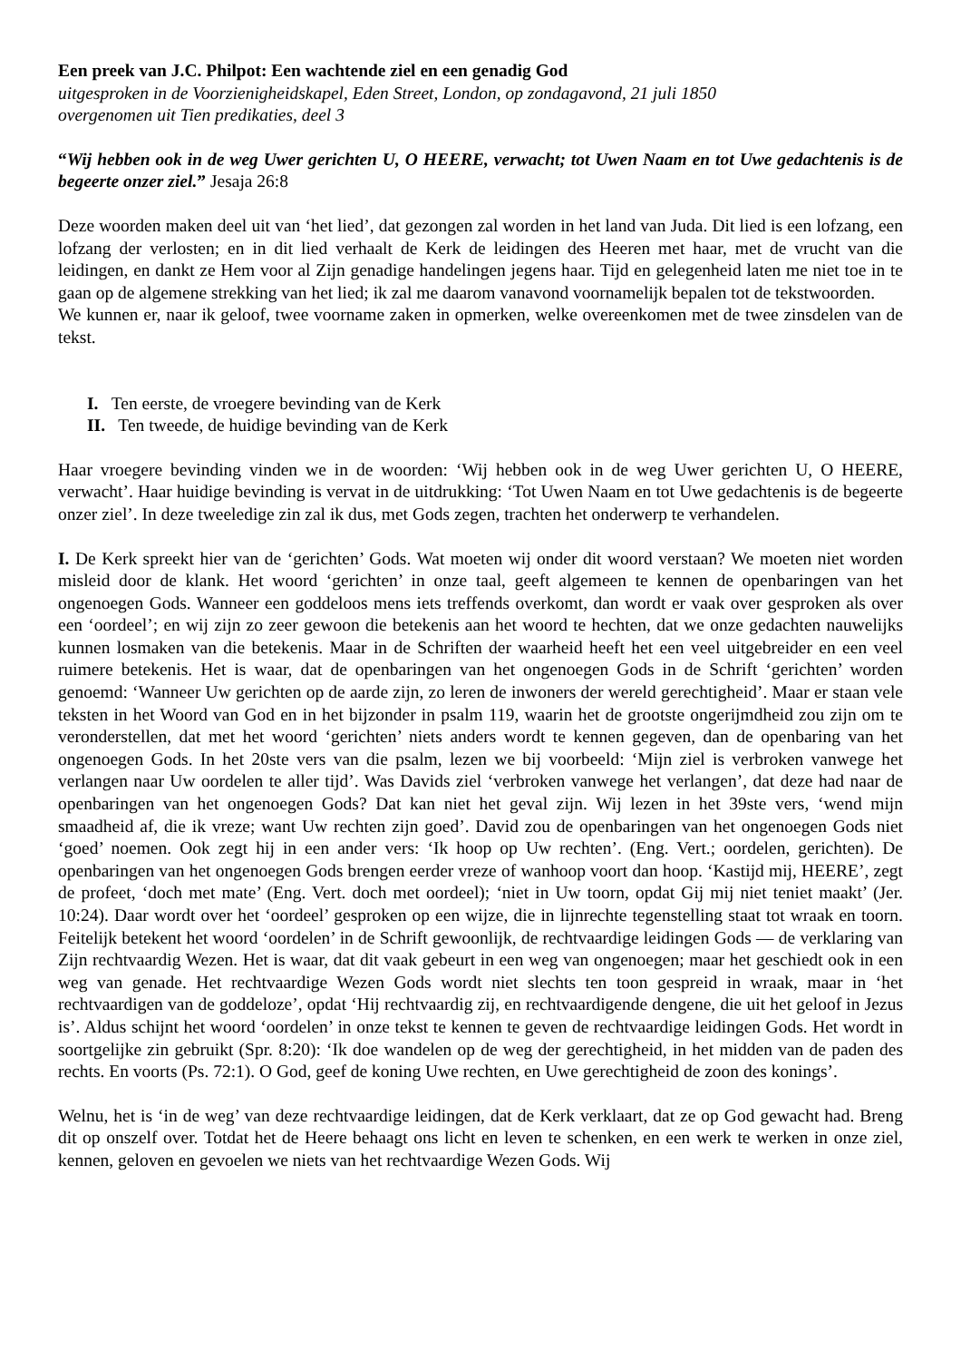Een preek van J.C. Philpot: Een wachtende ziel en een genadig God
uitgesproken in de Voorzienigheidskapel, Eden Street, London, op zondagavond, 21 juli 1850
overgenomen uit Tien predikaties, deel 3
“Wij hebben ook in de weg Uwer gerichten U, O HEERE, verwacht; tot Uwen Naam en tot Uwe gedachtenis is de begeerte onzer ziel.” Jesaja 26:8
Deze woorden maken deel uit van ‘het lied’, dat gezongen zal worden in het land van Juda. Dit lied is een lofzang, een lofzang der verlosten; en in dit lied verhaalt de Kerk de leidingen des Heeren met haar, met de vrucht van die leidingen, en dankt ze Hem voor al Zijn genadige handelingen jegens haar. Tijd en gelegenheid laten me niet toe in te gaan op de algemene strekking van het lied; ik zal me daarom vanavond voornamelijk bepalen tot de tekstwoorden.
We kunnen er, naar ik geloof, twee voorname zaken in opmerken, welke overeenkomen met de twee zinsdelen van de tekst.
I. Ten eerste, de vroegere bevinding van de Kerk
II. Ten tweede, de huidige bevinding van de Kerk
Haar vroegere bevinding vinden we in de woorden: ‘Wij hebben ook in de weg Uwer gerichten U, O HEERE, verwacht’. Haar huidige bevinding is vervat in de uitdrukking: ‘Tot Uwen Naam en tot Uwe gedachtenis is de begeerte onzer ziel’. In deze tweeledige zin zal ik dus, met Gods zegen, trachten het onderwerp te verhandelen.
I. De Kerk spreekt hier van de ‘gerichten’ Gods. Wat moeten wij onder dit woord verstaan? We moeten niet worden misleid door de klank. Het woord ‘gerichten’ in onze taal, geeft algemeen te kennen de openbaringen van het ongenoegen Gods. Wanneer een goddeloos mens iets treffends overkomt, dan wordt er vaak over gesproken als over een ‘oordeel’; en wij zijn zo zeer gewoon die betekenis aan het woord te hechten, dat we onze gedachten nauwelijks kunnen losmaken van die betekenis. Maar in de Schriften der waarheid heeft het een veel uitgebreider en een veel ruimere betekenis. Het is waar, dat de openbaringen van het ongenoegen Gods in de Schrift ‘gerichten’ worden genoemd: ‘Wanneer Uw gerichten op de aarde zijn, zo leren de inwoners der wereld gerechtigheid’. Maar er staan vele teksten in het Woord van God en in het bijzonder in psalm 119, waarin het de grootste ongerijmdheid zou zijn om te veronderstellen, dat met het woord ‘gerichten’ niets anders wordt te kennen gegeven, dan de openbaring van het ongenoegen Gods. In het 20ste vers van die psalm, lezen we bij voorbeeld: ‘Mijn ziel is verbroken vanwege het verlangen naar Uw oordelen te aller tijd’. Was Davids ziel ‘verbroken vanwege het verlangen’, dat deze had naar de openbaringen van het ongenoegen Gods? Dat kan niet het geval zijn. Wij lezen in het 39ste vers, ‘wend mijn smaadheid af, die ik vreze; want Uw rechten zijn goed’. David zou de openbaringen van het ongenoegen Gods niet ‘goed’ noemen. Ook zegt hij in een ander vers: ‘Ik hoop op Uw rechten’. (Eng. Vert.; oordelen, gerichten). De openbaringen van het ongenoegen Gods brengen eerder vreze of wanhoop voort dan hoop. ‘Kastijd mij, HEERE’, zegt de profeet, ‘doch met mate’ (Eng. Vert. doch met oordeel); ‘niet in Uw toorn, opdat Gij mij niet teniet maakt’ (Jer. 10:24). Daar wordt over het ‘oordeel’ gesproken op een wijze, die in lijnrechte tegenstelling staat tot wraak en toorn. Feitelijk betekent het woord ‘oordelen’ in de Schrift gewoonlijk, de rechtvaardige leidingen Gods — de verklaring van Zijn rechtvaardig Wezen. Het is waar, dat dit vaak gebeurt in een weg van ongenoegen; maar het geschiedt ook in een weg van genade. Het rechtvaardige Wezen Gods wordt niet slechts ten toon gespreid in wraak, maar in ‘het rechtvaardigen van de goddeloze’, opdat ‘Hij rechtvaardig zij, en rechtvaardigende dengene, die uit het geloof in Jezus is’. Aldus schijnt het woord ‘oordelen’ in onze tekst te kennen te geven de rechtvaardige leidingen Gods. Het wordt in soortgelijke zin gebruikt (Spr. 8:20): ‘Ik doe wandelen op de weg der gerechtigheid, in het midden van de paden des rechts. En voorts (Ps. 72:1). O God, geef de koning Uwe rechten, en Uwe gerechtigheid de zoon des konings’.
Welnu, het is ‘in de weg’ van deze rechtvaardige leidingen, dat de Kerk verklaart, dat ze op God gewacht had. Breng dit op onszelf over. Totdat het de Heere behaagt ons licht en leven te schenken, en een werk te werken in onze ziel, kennen, geloven en gevoelen we niets van het rechtvaardige Wezen Gods. Wij